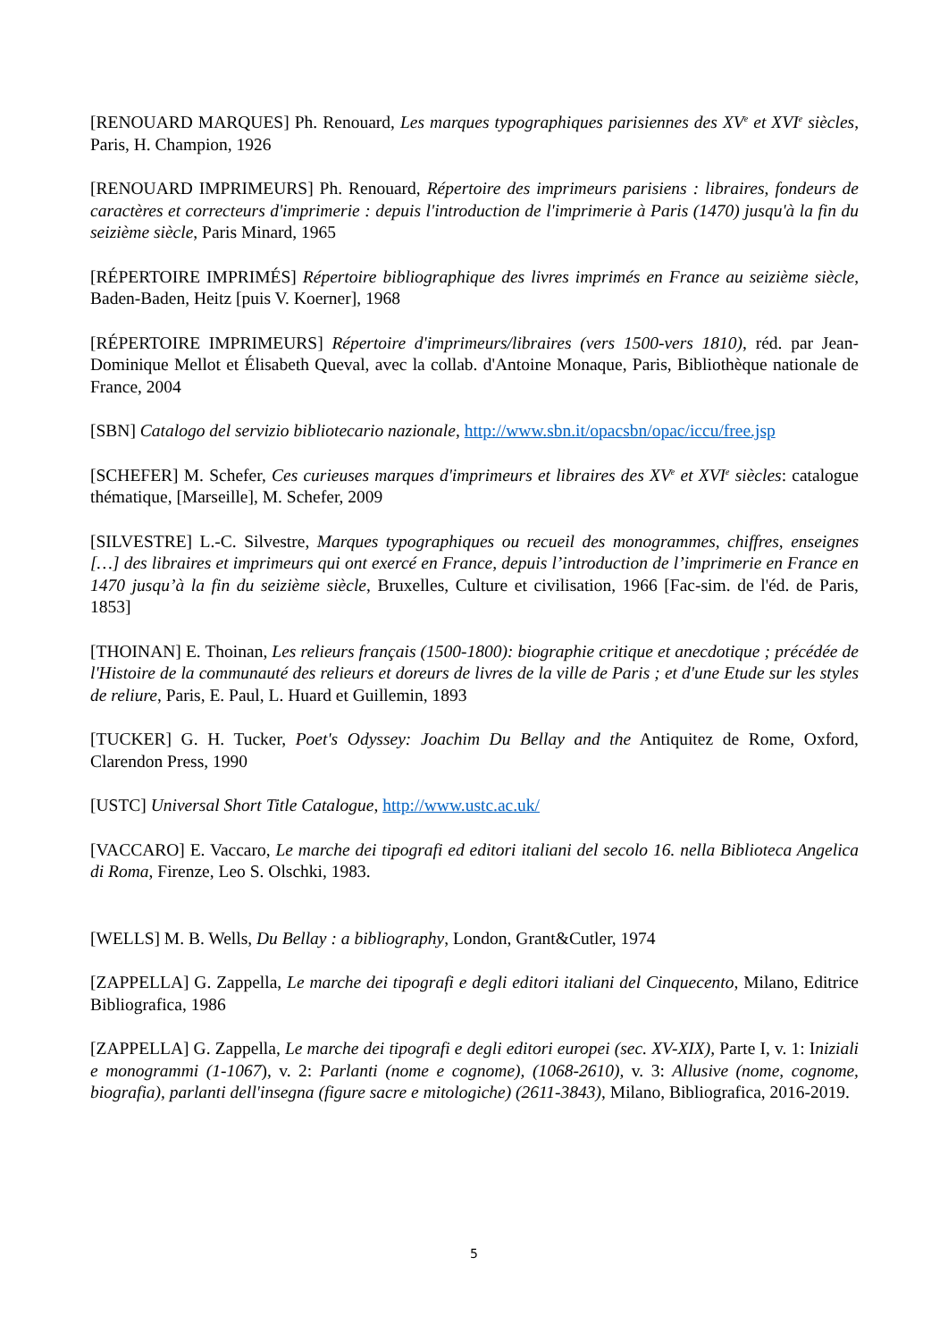[RENOUARD MARQUES] Ph. Renouard, Les marques typographiques parisiennes des XV<sup>e</sup> et XVI<sup>e</sup> siècles, Paris, H. Champion, 1926
[RENOUARD IMPRIMEURS] Ph. Renouard, Répertoire des imprimeurs parisiens : libraires, fondeurs de caractères et correcteurs d'imprimerie : depuis l'introduction de l'imprimerie à Paris (1470) jusqu'à la fin du seizième siècle, Paris Minard, 1965
[RÉPERTOIRE IMPRIMÉS] Répertoire bibliographique des livres imprimés en France au seizième siècle, Baden-Baden, Heitz [puis V. Koerner], 1968
[RÉPERTOIRE IMPRIMEURS] Répertoire d'imprimeurs/libraires (vers 1500-vers 1810), réd. par Jean-Dominique Mellot et Élisabeth Queval, avec la collab. d'Antoine Monaque, Paris, Bibliothèque nationale de France, 2004
[SBN] Catalogo del servizio bibliotecario nazionale, http://www.sbn.it/opacsbn/opac/iccu/free.jsp
[SCHEFER] M. Schefer, Ces curieuses marques d'imprimeurs et libraires des XV<sup>e</sup> et XVI<sup>e</sup> siècles: catalogue thématique, [Marseille], M. Schefer, 2009
[SILVESTRE] L.-C. Silvestre, Marques typographiques ou recueil des monogrammes, chiffres, enseignes […] des libraires et imprimeurs qui ont exercé en France, depuis l’introduction de l’imprimerie en France en 1470 jusqu’à la fin du seizième siècle, Bruxelles, Culture et civilisation, 1966 [Fac-sim. de l'éd. de Paris, 1853]
[THOINAN] E. Thoinan, Les relieurs français (1500-1800): biographie critique et anecdotique ; précédée de l'Histoire de la communauté des relieurs et doreurs de livres de la ville de Paris ; et d'une Etude sur les styles de reliure, Paris, E. Paul, L. Huard et Guillemin, 1893
[TUCKER] G. H. Tucker, Poet's Odyssey: Joachim Du Bellay and the Antiquitez de Rome, Oxford, Clarendon Press, 1990
[USTC] Universal Short Title Catalogue, http://www.ustc.ac.uk/
[VACCARO] E. Vaccaro, Le marche dei tipografi ed editori italiani del secolo 16. nella Biblioteca Angelica di Roma, Firenze, Leo S. Olschki, 1983.
[WELLS] M. B. Wells, Du Bellay : a bibliography, London, Grant&Cutler, 1974
[ZAPPELLA] G. Zappella, Le marche dei tipografi e degli editori italiani del Cinquecento, Milano, Editrice Bibliografica, 1986
[ZAPPELLA] G. Zappella, Le marche dei tipografi e degli editori europei (sec. XV-XIX), Parte I, v. 1: Iniziali e monogrammi (1-1067), v. 2: Parlanti (nome e cognome), (1068-2610), v. 3: Allusive (nome, cognome, biografia), parlanti dell'insegna (figure sacre e mitologiche) (2611-3843), Milano, Bibliografica, 2016-2019.
5